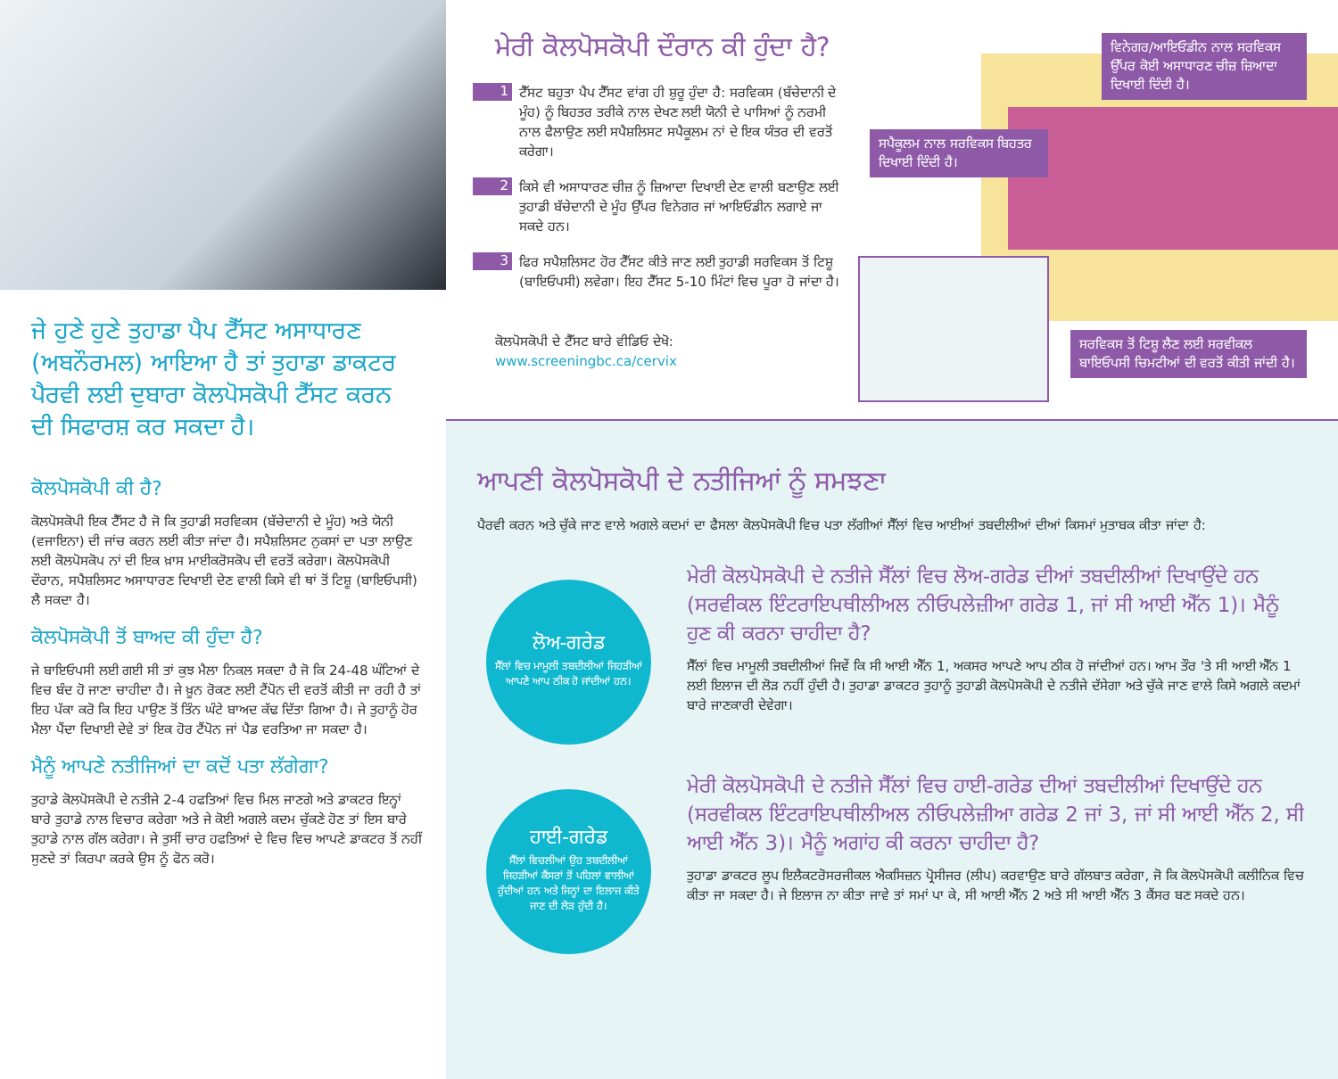ਜੇ ਹੁਣੇ ਹੁਣੇ ਤੁਹਾਡਾ ਪੈਪ ਟੈੱਸਟ ਅਸਾਧਾਰਣ (ਅਬਨੌਰਮਲ) ਆਇਆ ਹੈ ਤਾਂ ਤੁਹਾਡਾ ਡਾਕਟਰ ਪੈਰਵੀ ਲਈ ਦੁਬਾਰਾ ਕੋਲਪੋਸਕੋਪੀ ਟੈੱਸਟ ਕਰਨ ਦੀ ਸਿਫਾਰਸ਼ ਕਰ ਸਕਦਾ ਹੈ।
ਕੋਲਪੋਸਕੋਪੀ ਕੀ ਹੈ?
ਕੋਲਪੋਸਕੋਪੀ ਇਕ ਟੈੱਸਟ ਹੈ ਜੋ ਕਿ ਤੁਹਾਡੀ ਸਰਵਿਕਸ (ਬੱਚੇਦਾਨੀ ਦੇ ਮੂੰਹ) ਅਤੇ ਯੋਨੀ (ਵਜਾਇਨਾ) ਦੀ ਜਾਂਚ ਕਰਨ ਲਈ ਕੀਤਾ ਜਾਂਦਾ ਹੈ। ਸਪੈਸ਼ਲਿਸਟ ਨੁਕਸਾਂ ਦਾ ਪਤਾ ਲਾਉਣ ਲਈ ਕੋਲਪੋਸਕੋਪ ਨਾਂ ਦੀ ਇਕ ਖ਼ਾਸ ਮਾਈਕਰੋਸਕੋਪ ਦੀ ਵਰਤੋਂ ਕਰੇਗਾ। ਕੋਲਪੋਸਕੋਪੀ ਦੌਰਾਨ, ਸਪੈਸ਼ਲਿਸਟ ਅਸਾਧਾਰਣ ਦਿਖਾਈ ਦੇਣ ਵਾਲੀ ਕਿਸੇ ਵੀ ਥਾਂ ਤੋਂ ਟਿਸ਼ੂ (ਬਾਇਓਪਸੀ) ਲੈ ਸਕਦਾ ਹੈ।
ਕੋਲਪੋਸਕੋਪੀ ਤੋਂ ਬਾਅਦ ਕੀ ਹੁੰਦਾ ਹੈ?
ਜੇ ਬਾਇਓਪਸੀ ਲਈ ਗਈ ਸੀ ਤਾਂ ਕੁਝ ਮੈਲਾ ਨਿਕਲ ਸਕਦਾ ਹੈ ਜੋ ਕਿ 24-48 ਘੰਟਿਆਂ ਦੇ ਵਿਚ ਬੰਦ ਹੋ ਜਾਣਾ ਚਾਹੀਦਾ ਹੈ। ਜੇ ਖ਼ੂਨ ਰੋਕਣ ਲਈ ਟੈਂਪੋਨ ਦੀ ਵਰਤੋਂ ਕੀਤੀ ਜਾ ਰਹੀ ਹੈ ਤਾਂ ਇਹ ਪੱਕਾ ਕਰੋ ਕਿ ਇਹ ਪਾਉਣ ਤੋਂ ਤਿੰਨ ਘੰਟੇ ਬਾਅਦ ਕੱਢ ਦਿੱਤਾ ਗਿਆ ਹੈ। ਜੇ ਤੁਹਾਨੂੰ ਹੋਰ ਮੈਲਾ ਪੈਂਦਾ ਦਿਖਾਈ ਦੇਵੇ ਤਾਂ ਇਕ ਹੋਰ ਟੈਂਪੋਨ ਜਾਂ ਪੈਡ ਵਰਤਿਆ ਜਾ ਸਕਦਾ ਹੈ।
ਮੈਨੂੰ ਆਪਣੇ ਨਤੀਜਿਆਂ ਦਾ ਕਦੋਂ ਪਤਾ ਲੱਗੇਗਾ?
ਤੁਹਾਡੇ ਕੋਲਪੋਸਕੋਪੀ ਦੇ ਨਤੀਜੇ 2-4 ਹਫਤਿਆਂ ਵਿਚ ਮਿਲ ਜਾਣਗੇ ਅਤੇ ਡਾਕਟਰ ਇਨ੍ਹਾਂ ਬਾਰੇ ਤੁਹਾਡੇ ਨਾਲ ਵਿਚਾਰ ਕਰੇਗਾ ਅਤੇ ਜੇ ਕੋਈ ਅਗਲੇ ਕਦਮ ਚੁੱਕਣੇ ਹੋਣ ਤਾਂ ਇਸ ਬਾਰੇ ਤੁਹਾਡੇ ਨਾਲ ਗੱਲ ਕਰੇਗਾ। ਜੇ ਤੁਸੀਂ ਚਾਰ ਹਫਤਿਆਂ ਦੇ ਵਿਚ ਵਿਚ ਆਪਣੇ ਡਾਕਟਰ ਤੋਂ ਨਹੀਂ ਸੁਣਦੇ ਤਾਂ ਕਿਰਪਾ ਕਰਕੇ ਉਸ ਨੂੰ ਫੋਨ ਕਰੋ।
ਮੇਰੀ ਕੋਲਪੋਸਕੋਪੀ ਦੌਰਾਨ ਕੀ ਹੁੰਦਾ ਹੈ?
1
ਟੈੱਸਟ ਬਹੁਤਾ ਪੈਪ ਟੈੱਸਟ ਵਾਂਗ ਹੀ ਸ਼ੁਰੂ ਹੁੰਦਾ ਹੈ: ਸਰਵਿਕਸ (ਬੱਚੇਦਾਨੀ ਦੇ ਮੂੰਹ) ਨੂੰ ਬਿਹਤਰ ਤਰੀਕੇ ਨਾਲ ਦੇਖਣ ਲਈ ਯੋਨੀ ਦੇ ਪਾਸਿਆਂ ਨੂੰ ਨਰਮੀ ਨਾਲ ਫੈਲਾਉਣ ਲਈ ਸਪੈਸ਼ਲਿਸਟ ਸਪੈਕੂਲਮ ਨਾਂ ਦੇ ਇਕ ਯੰਤਰ ਦੀ ਵਰਤੋਂ ਕਰੇਗਾ।
2
ਕਿਸੇ ਵੀ ਅਸਾਧਾਰਣ ਚੀਜ਼ ਨੂੰ ਜ਼ਿਆਦਾ ਦਿਖਾਈ ਦੇਣ ਵਾਲੀ ਬਣਾਉਣ ਲਈ ਤੁਹਾਡੀ ਬੱਚੇਦਾਨੀ ਦੇ ਮੂੰਹ ਉੱਪਰ ਵਿਨੇਗਰ ਜਾਂ ਆਇਓਡੀਨ ਲਗਾਏ ਜਾ ਸਕਦੇ ਹਨ।
3
ਫਿਰ ਸਪੈਸ਼ਲਿਸਟ ਹੋਰ ਟੈੱਸਟ ਕੀਤੇ ਜਾਣ ਲਈ ਤੁਹਾਡੀ ਸਰਵਿਕਸ ਤੋਂ ਟਿਸ਼ੂ (ਬਾਇਓਪਸੀ) ਲਵੇਗਾ। ਇਹ ਟੈੱਸਟ 5-10 ਮਿੰਟਾਂ ਵਿਚ ਪੂਰਾ ਹੋ ਜਾਂਦਾ ਹੈ।
ਕੋਲਪੋਸਕੋਪੀ ਦੇ ਟੈੱਸਟ ਬਾਰੇ ਵੀਡਿਓ ਦੇਖੋ:
www.screeningbc.ca/cervix
ਵਿਨੇਗਰ/ਆਇਓਡੀਨ ਨਾਲ ਸਰਵਿਕਸ ਉੱਪਰ ਕੋਈ ਅਸਾਧਾਰਣ ਚੀਜ਼ ਜ਼ਿਆਦਾ ਦਿਖਾਈ ਦਿੰਦੀ ਹੈ।
ਸਪੈਕੂਲਮ ਨਾਲ ਸਰਵਿਕਸ ਬਿਹਤਰ ਦਿਖਾਈ ਦਿੰਦੀ ਹੈ।
ਸਰਵਿਕਸ ਤੋਂ ਟਿਸ਼ੂ ਲੈਣ ਲਈ ਸਰਵੀਕਲ ਬਾਇਓਪਸੀ ਚਿਮਟੀਆਂ ਦੀ ਵਰਤੋਂ ਕੀਤੀ ਜਾਂਦੀ ਹੈ।
ਆਪਣੀ ਕੋਲਪੋਸਕੋਪੀ ਦੇ ਨਤੀਜਿਆਂ ਨੂੰ ਸਮਝਣਾ
ਪੈਰਵੀ ਕਰਨ ਅਤੇ ਚੁੱਕੇ ਜਾਣ ਵਾਲੇ ਅਗਲੇ ਕਦਮਾਂ ਦਾ ਫੈਸਲਾ ਕੋਲਪੋਸਕੋਪੀ ਵਿਚ ਪਤਾ ਲੱਗੀਆਂ ਸੈੱਲਾਂ ਵਿਚ ਆਈਆਂ ਤਬਦੀਲੀਆਂ ਦੀਆਂ ਕਿਸਮਾਂ ਮੁਤਾਬਕ ਕੀਤਾ ਜਾਂਦਾ ਹੈ:
ਲੋਅ-ਗਰੇਡ
ਸੈੱਲਾਂ ਵਿਚ ਮਾਮੂਲੀ ਤਬਦੀਲੀਆਂ ਜਿਹੜੀਆਂ ਆਪਣੇ ਆਪ ਠੀਕ ਹੋ ਜਾਂਦੀਆਂ ਹਨ।
ਮੇਰੀ ਕੋਲਪੋਸਕੋਪੀ ਦੇ ਨਤੀਜੇ ਸੈੱਲਾਂ ਵਿਚ ਲੋਅ-ਗਰੇਡ ਦੀਆਂ ਤਬਦੀਲੀਆਂ ਦਿਖਾਉਂਦੇ ਹਨ (ਸਰਵੀਕਲ ਇੰਟਰਾਇਪਥੀਲੀਅਲ ਨੀਓਪਲੇਜ਼ੀਆ ਗਰੇਡ 1, ਜਾਂ ਸੀ ਆਈ ਐੱਨ 1)। ਮੈਨੂੰ ਹੁਣ ਕੀ ਕਰਨਾ ਚਾਹੀਦਾ ਹੈ?
ਸੈੱਲਾਂ ਵਿਚ ਮਾਮੂਲੀ ਤਬਦੀਲੀਆਂ ਜਿਵੇਂ ਕਿ ਸੀ ਆਈ ਐੱਨ 1, ਅਕਸਰ ਆਪਣੇ ਆਪ ਠੀਕ ਹੋ ਜਾਂਦੀਆਂ ਹਨ। ਆਮ ਤੌਰ 'ਤੇ ਸੀ ਆਈ ਐੱਨ 1 ਲਈ ਇਲਾਜ ਦੀ ਲੋੜ ਨਹੀਂ ਹੁੰਦੀ ਹੈ। ਤੁਹਾਡਾ ਡਾਕਟਰ ਤੁਹਾਨੂੰ ਤੁਹਾਡੀ ਕੋਲਪੋਸਕੋਪੀ ਦੇ ਨਤੀਜੇ ਦੱਸੇਗਾ ਅਤੇ ਚੁੱਕੇ ਜਾਣ ਵਾਲੇ ਕਿਸੇ ਅਗਲੇ ਕਦਮਾਂ ਬਾਰੇ ਜਾਣਕਾਰੀ ਦੇਵੇਗਾ।
ਹਾਈ-ਗਰੇਡ
ਸੈੱਲਾਂ ਵਿਚਲੀਆਂ ਉਹ ਤਬਦੀਲੀਆਂ ਜਿਹੜੀਆਂ ਕੈਂਸਰਾਂ ਤੋਂ ਪਹਿਲਾਂ ਵਾਲੀਆਂ ਹੁੰਦੀਆਂ ਹਨ ਅਤੇ ਜਿਨ੍ਹਾਂ ਦਾ ਇਲਾਜ ਕੀਤੇ ਜਾਣ ਦੀ ਲੋੜ ਹੁੰਦੀ ਹੈ।
ਮੇਰੀ ਕੋਲਪੋਸਕੋਪੀ ਦੇ ਨਤੀਜੇ ਸੈੱਲਾਂ ਵਿਚ ਹਾਈ-ਗਰੇਡ ਦੀਆਂ ਤਬਦੀਲੀਆਂ ਦਿਖਾਉਂਦੇ ਹਨ (ਸਰਵੀਕਲ ਇੰਟਰਾਇਪਥੀਲੀਅਲ ਨੀਓਪਲੇਜ਼ੀਆ ਗਰੇਡ 2 ਜਾਂ 3, ਜਾਂ ਸੀ ਆਈ ਐੱਨ 2, ਸੀ ਆਈ ਐੱਨ 3)। ਮੈਨੂੰ ਅਗਾਂਹ ਕੀ ਕਰਨਾ ਚਾਹੀਦਾ ਹੈ?
ਤੁਹਾਡਾ ਡਾਕਟਰ ਲੂਪ ਇਲੈਕਟਰੋਸਰਜੀਕਲ ਐਕਸਿਜ਼ਨ ਪ੍ਰੋਸੀਜਰ (ਲੀਪ) ਕਰਵਾਉਣ ਬਾਰੇ ਗੱਲਬਾਤ ਕਰੇਗਾ, ਜੋ ਕਿ ਕੋਲਪੋਸਕੋਪੀ ਕਲੀਨਿਕ ਵਿਚ ਕੀਤਾ ਜਾ ਸਕਦਾ ਹੈ। ਜੇ ਇਲਾਜ ਨਾ ਕੀਤਾ ਜਾਵੇ ਤਾਂ ਸਮਾਂ ਪਾ ਕੇ, ਸੀ ਆਈ ਐੱਨ 2 ਅਤੇ ਸੀ ਆਈ ਐੱਨ 3 ਕੈਂਸਰ ਬਣ ਸਕਦੇ ਹਨ।